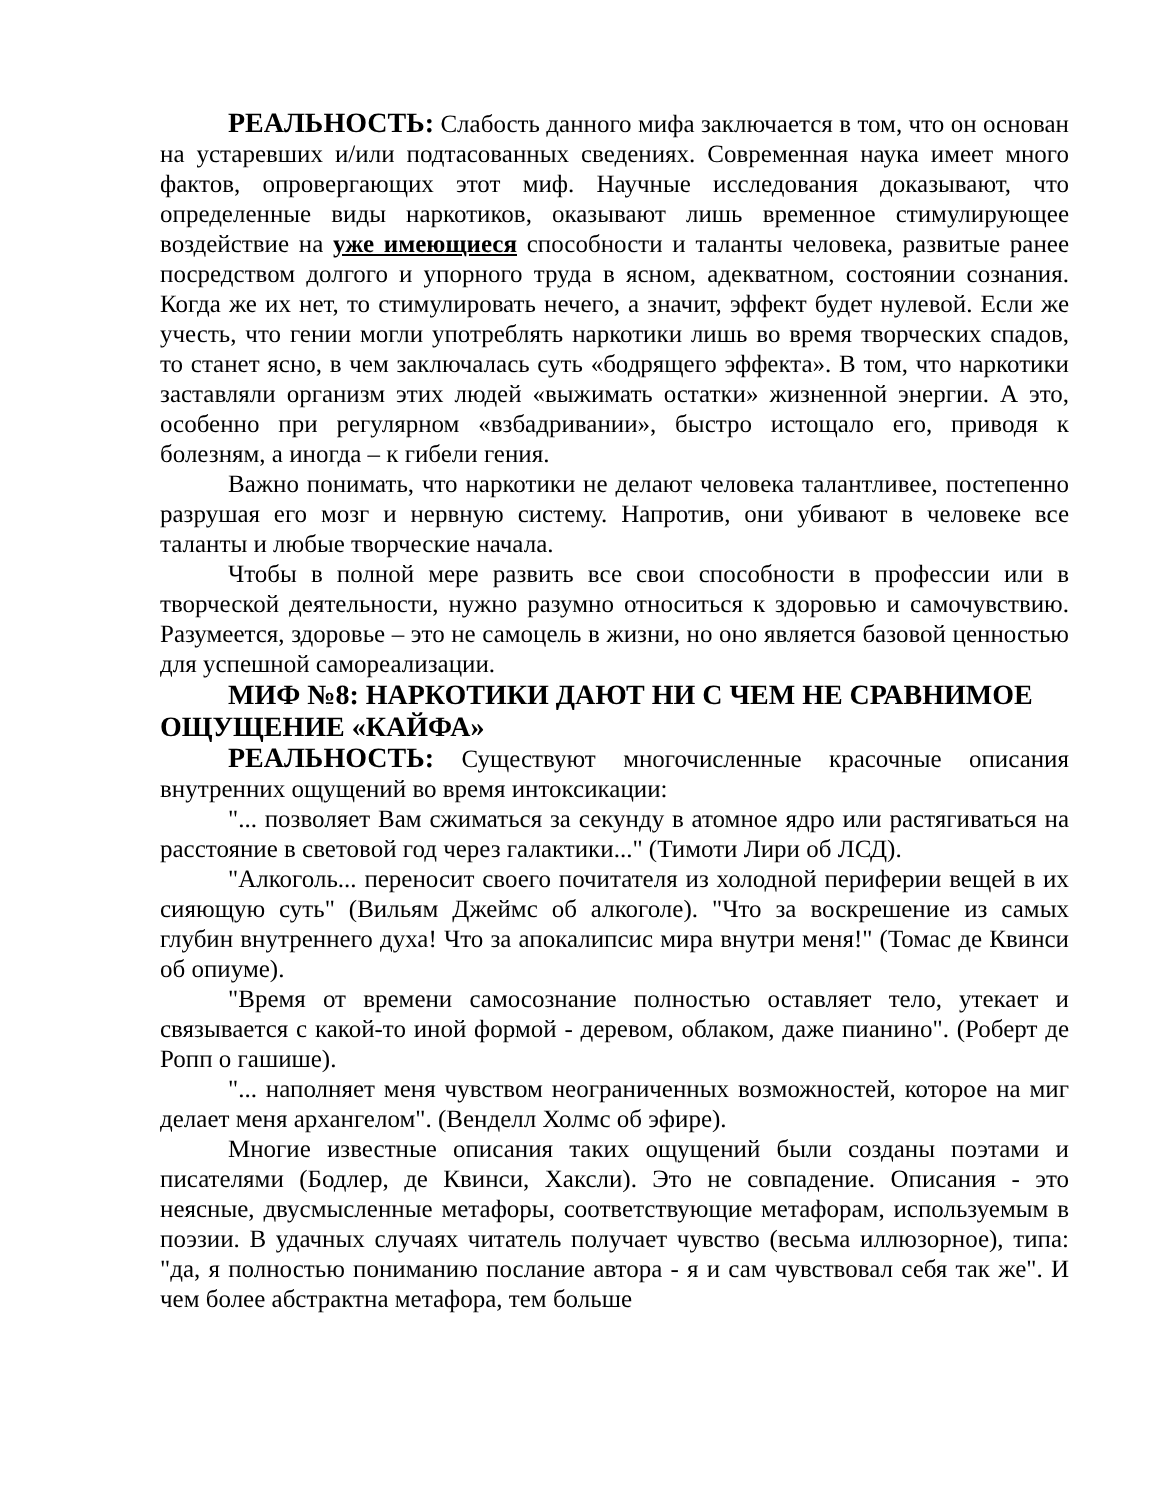РЕАЛЬНОСТЬ: Слабость данного мифа заключается в том, что он основан на устаревших и/или подтасованных сведениях. Современная наука имеет много фактов, опровергающих этот миф. Научные исследования доказывают, что определенные виды наркотиков, оказывают лишь временное стимулирующее воздействие на уже имеющиеся способности и таланты человека, развитые ранее посредством долгого и упорного труда в ясном, адекватном, состоянии сознания. Когда же их нет, то стимулировать нечего, а значит, эффект будет нулевой. Если же учесть, что гении могли употреблять наркотики лишь во время творческих спадов, то станет ясно, в чем заключалась суть «бодрящего эффекта». В том, что наркотики заставляли организм этих людей «выжимать остатки» жизненной энергии. А это, особенно при регулярном «взбадривании», быстро истощало его, приводя к болезням, а иногда – к гибели гения.
Важно понимать, что наркотики не делают человека талантливее, постепенно разрушая его мозг и нервную систему. Напротив, они убивают в человеке все таланты и любые творческие начала.
Чтобы в полной мере развить все свои способности в профессии или в творческой деятельности, нужно разумно относиться к здоровью и самочувствию. Разумеется, здоровье – это не самоцель в жизни, но оно является базовой ценностью для успешной самореализации.
МИФ №8: НАРКОТИКИ ДАЮТ НИ С ЧЕМ НЕ СРАВНИМОЕ ОЩУЩЕНИЕ «КАЙФА»
РЕАЛЬНОСТЬ: Существуют многочисленные красочные описания внутренних ощущений во время интоксикации:
"... позволяет Вам сжиматься за секунду в атомное ядро или растягиваться на расстояние в световой год через галактики..." (Тимоти Лири об ЛСД).
"Алкоголь... переносит своего почитателя из холодной периферии вещей в их сияющую суть" (Вильям Джеймс об алкоголе). "Что за воскрешение из самых глубин внутреннего духа! Что за апокалипсис мира внутри меня!" (Томас де Квинси об опиуме).
"Время от времени самосознание полностью оставляет тело, утекает и связывается с какой-то иной формой - деревом, облаком, даже пианино". (Роберт де Ропп о гашише).
"... наполняет меня чувством неограниченных возможностей, которое на миг делает меня архангелом". (Венделл Холмс об эфире).
Многие известные описания таких ощущений были созданы поэтами и писателями (Бодлер, де Квинси, Хаксли). Это не совпадение. Описания - это неясные, двусмысленные метафоры, соответствующие метафорам, используемым в поэзии. В удачных случаях читатель получает чувство (весьма иллюзорное), типа: "да, я полностью пониманию послание автора - я и сам чувствовал себя так же". И чем более абстрактна метафора, тем больше